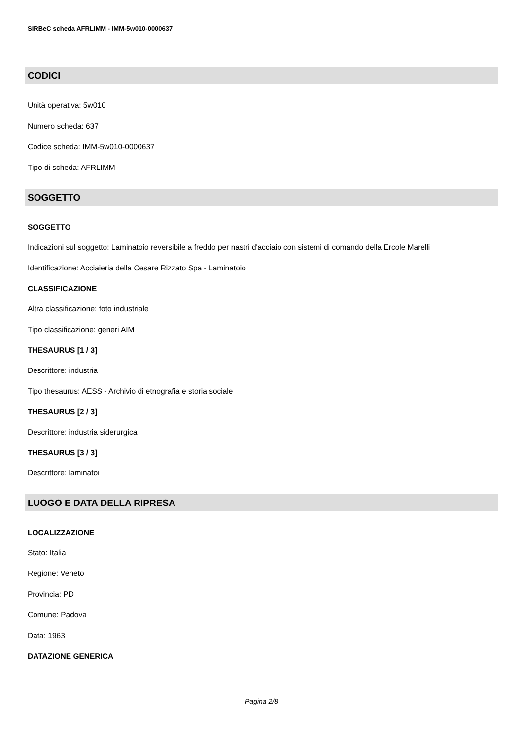SIRBeC scheda AFRLIMM - IMM-5w010-0000637
CODICI
Unità operativa: 5w010
Numero scheda: 637
Codice scheda: IMM-5w010-0000637
Tipo di scheda: AFRLIMM
SOGGETTO
SOGGETTO
Indicazioni sul soggetto: Laminatoio reversibile a freddo per nastri d'acciaio con sistemi di comando della Ercole Marelli
Identificazione: Acciaieria della Cesare Rizzato Spa - Laminatoio
CLASSIFICAZIONE
Altra classificazione: foto industriale
Tipo classificazione: generi AIM
THESAURUS [1 / 3]
Descrittore: industria
Tipo thesaurus: AESS - Archivio di etnografia e storia sociale
THESAURUS [2 / 3]
Descrittore: industria siderurgica
THESAURUS [3 / 3]
Descrittore: laminatoi
LUOGO E DATA DELLA RIPRESA
LOCALIZZAZIONE
Stato: Italia
Regione: Veneto
Provincia: PD
Comune: Padova
Data: 1963
DATAZIONE GENERICA
Pagina 2/8